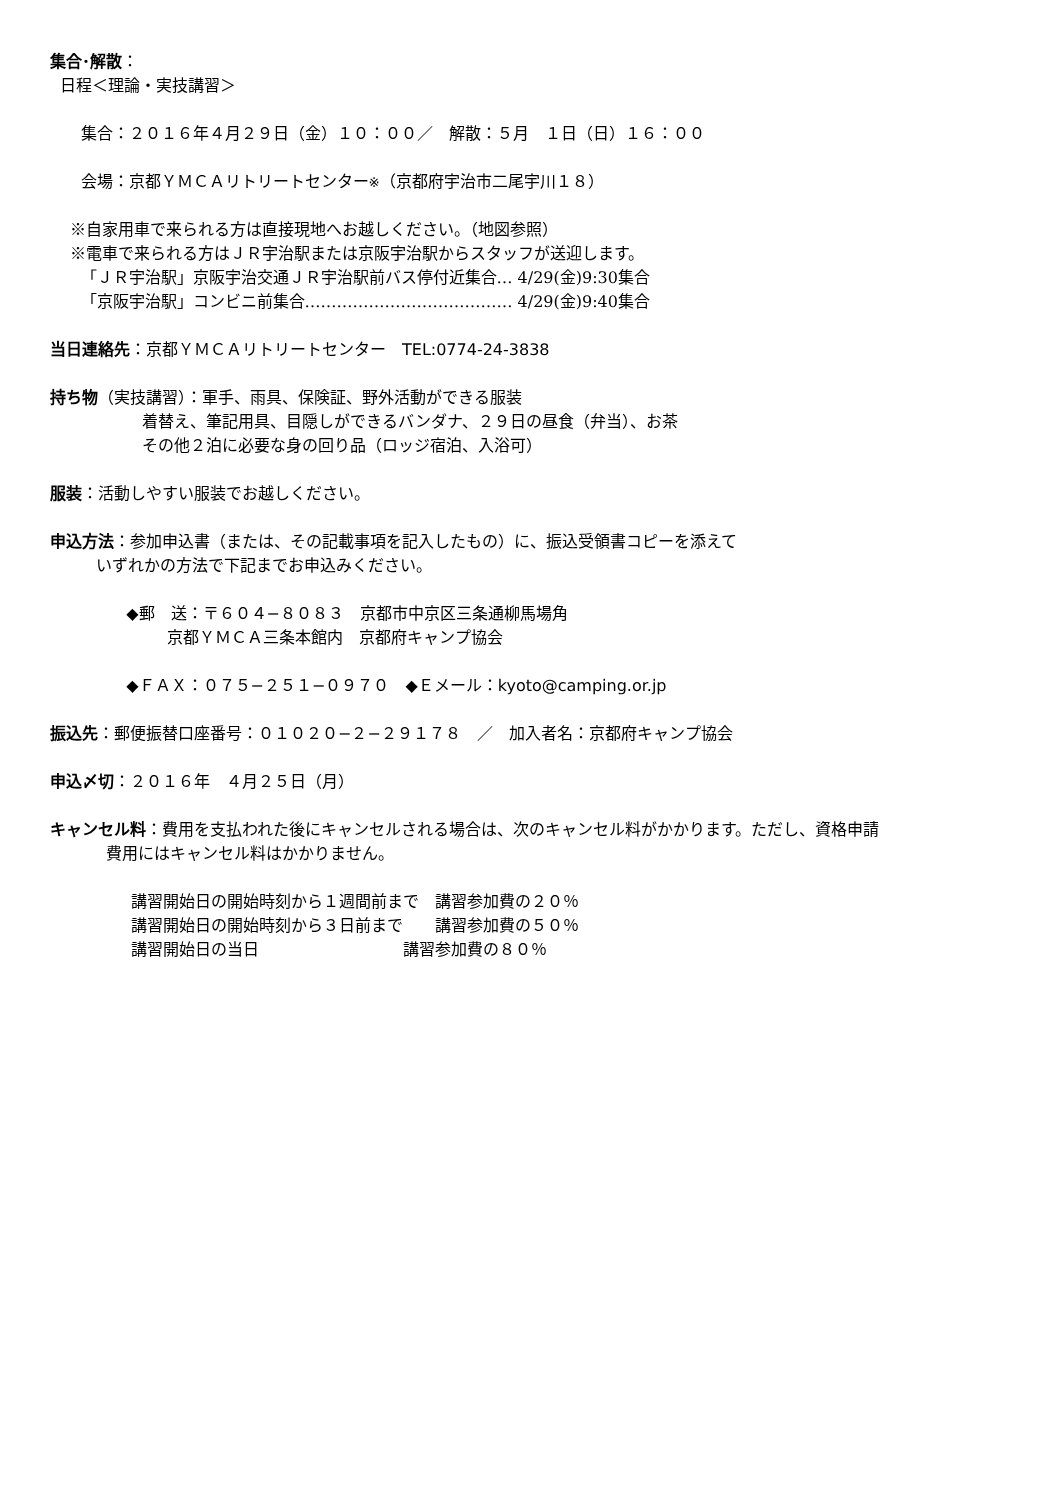集合･解散：
日程＜理論・実技講習＞
集合：２０１６年４月２９日（金）１０：００／　解散：５月　１日（日）１６：００
会場：京都ＹＭＣＡリトリートセンター※（京都府宇治市二尾宇川１８）
※自家用車で来られる方は直接現地へお越しください。（地図参照）
※電車で来られる方はＪＲ宇治駅または京阪宇治駅からスタッフが送迎します。
「ＪＲ宇治駅」京阪宇治交通ＪＲ宇治駅前バス停付近集合… 4/29(金)9:30集合
「京阪宇治駅」コンビニ前集合………………………………… 4/29(金)9:40集合
当日連絡先：京都ＹＭＣＡリトリートセンター　TEL:0774-24-3838
持ち物（実技講習）：軍手、雨具、保険証、野外活動ができる服装
着替え、筆記用具、目隠しができるバンダナ、２９日の昼食（弁当）、お茶
その他２泊に必要な身の回り品（ロッジ宿泊、入浴可）
服装：活動しやすい服装でお越しください。
申込方法：参加申込書（または、その記載事項を記入したもの）に、振込受領書コピーを添えて
いずれかの方法で下記までお申込みください。
◆郵　送：〒６０４−８０８３　京都市中京区三条通柳馬場角
京都ＹＭＣＡ三条本館内　京都府キャンプ協会
◆ＦＡＸ：０７５−２５１−０９７０　◆Ｅメール：kyoto@camping.or.jp
振込先：郵便振替口座番号：０１０２０−２−２９１７８　／　加入者名：京都府キャンプ協会
申込〆切：２０１６年　４月２５日（月）
キャンセル料：費用を支払われた後にキャンセルされる場合は、次のキャンセル料がかかります。ただし、資格申請
費用にはキャンセル料はかかりません。
講習開始日の開始時刻から１週間前まで　講習参加費の２０％
講習開始日の開始時刻から３日前まで　　講習参加費の５０％
講習開始日の当日　　　　　　　　　講習参加費の８０％